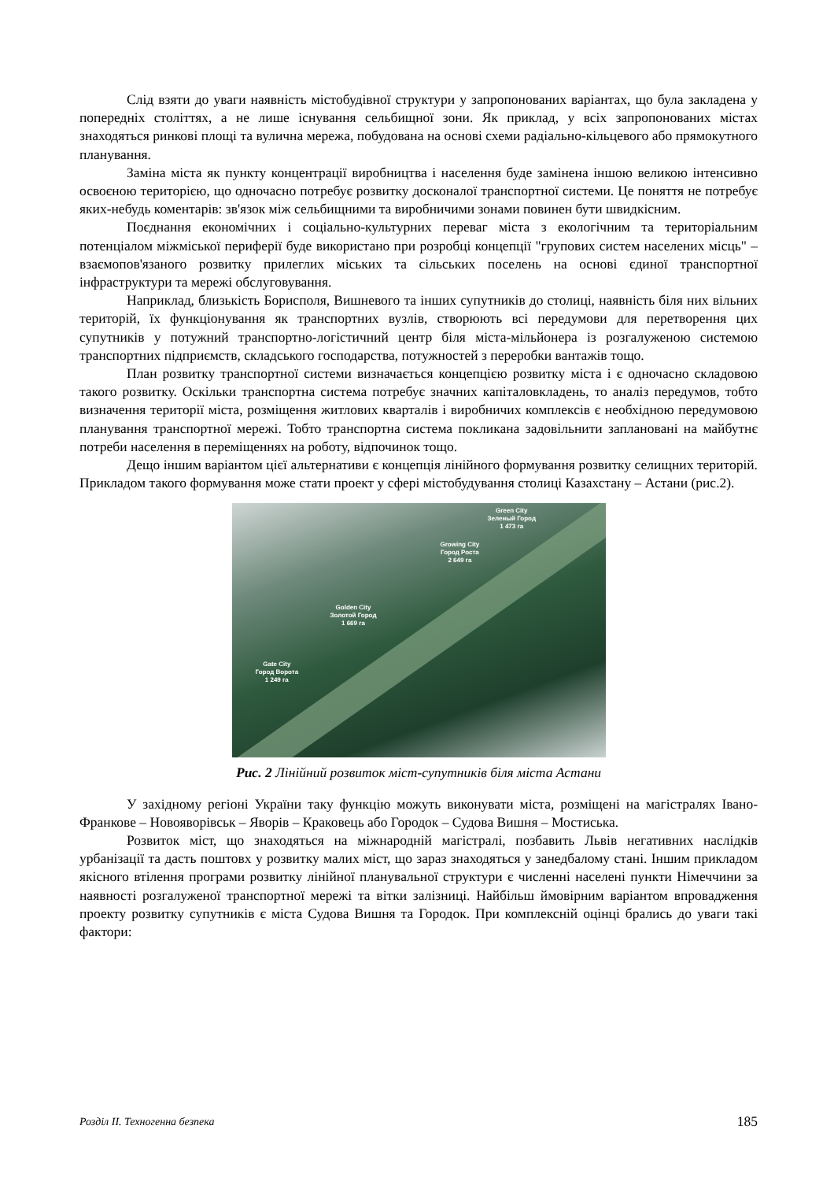Слід взяти до уваги наявність містобудівної структури у запропонованих варіантах, що була закладена у попередніх століттях, а не лише існування сельбищної зони. Як приклад, у всіх запропонованих містах знаходяться ринкові площі та вулична мережа, побудована на основі схеми радіально-кільцевого або прямокутного планування.
Заміна міста як пункту концентрації виробництва і населення буде замінена іншою великою інтенсивно освоєною територією, що одночасно потребує розвитку досконалої транспортної системи. Це поняття не потребує яких-небудь коментарів: зв'язок між сельбищними та виробничими зонами повинен бути швидкісним.
Поєднання економічних і соціально-культурних переваг міста з екологічним та територіальним потенціалом міжміської периферії буде використано при розробці концепції "групових систем населених місць" – взаємопов'язаного розвитку прилеглих міських та сільських поселень на основі єдиної транспортної інфраструктури та мережі обслуговування.
Наприклад, близькість Борисполя, Вишневого та інших супутників до столиці, наявність біля них вільних територій, їх функціонування як транспортних вузлів, створюють всі передумови для перетворення цих супутників у потужний транспортно-логістичний центр біля міста-мільйонера із розгалуженою системою транспортних підприємств, складського господарства, потужностей з переробки вантажів тощо.
План розвитку транспортної системи визначається концепцією розвитку міста і є одночасно складовою такого розвитку. Оскільки транспортна система потребує значних капіталовкладень, то аналіз передумов, тобто визначення території міста, розміщення житлових кварталів і виробничих комплексів є необхідною передумовою планування транспортної мережі. Тобто транспортна система покликана задовільнити заплановані на майбутнє потреби населення в переміщеннях на роботу, відпочинок тощо.
Дещо іншим варіантом цієї альтернативи є концепція лінійного формування розвитку селищних територій. Прикладом такого формування може стати проект у сфері містобудування столиці Казахстану – Астани (рис.2).
Green City
Зеленый Город
1 473 га
Growing City
Город Роста
2 649 га
Golden City
Золотой Город
1 669 га
Gate City
Город Ворота
1 249 га
Рис. 2 Лінійний розвиток міст-супутників біля міста Астани
У західному регіоні України таку функцію можуть виконувати міста, розміщені на магістралях Івано-Франкове – Новояворівськ – Яворів – Краковець або Городок – Судова Вишня – Мостиська.
Розвиток міст, що знаходяться на міжнародній магістралі, позбавить Львів негативних наслідків урбанізації та дасть поштовх у розвитку малих міст, що зараз знаходяться у занедбалому стані. Іншим прикладом якісного втілення програми розвитку лінійної планувальної структури є численні населені пункти Німеччини за наявності розгалуженої транспортної мережі та вітки залізниці. Найбільш ймовірним варіантом впровадження проекту розвитку супутників є міста Судова Вишня та Городок. При комплексній оцінці брались до уваги такі фактори:
Розділ ІІ. Техногенна безпека 185